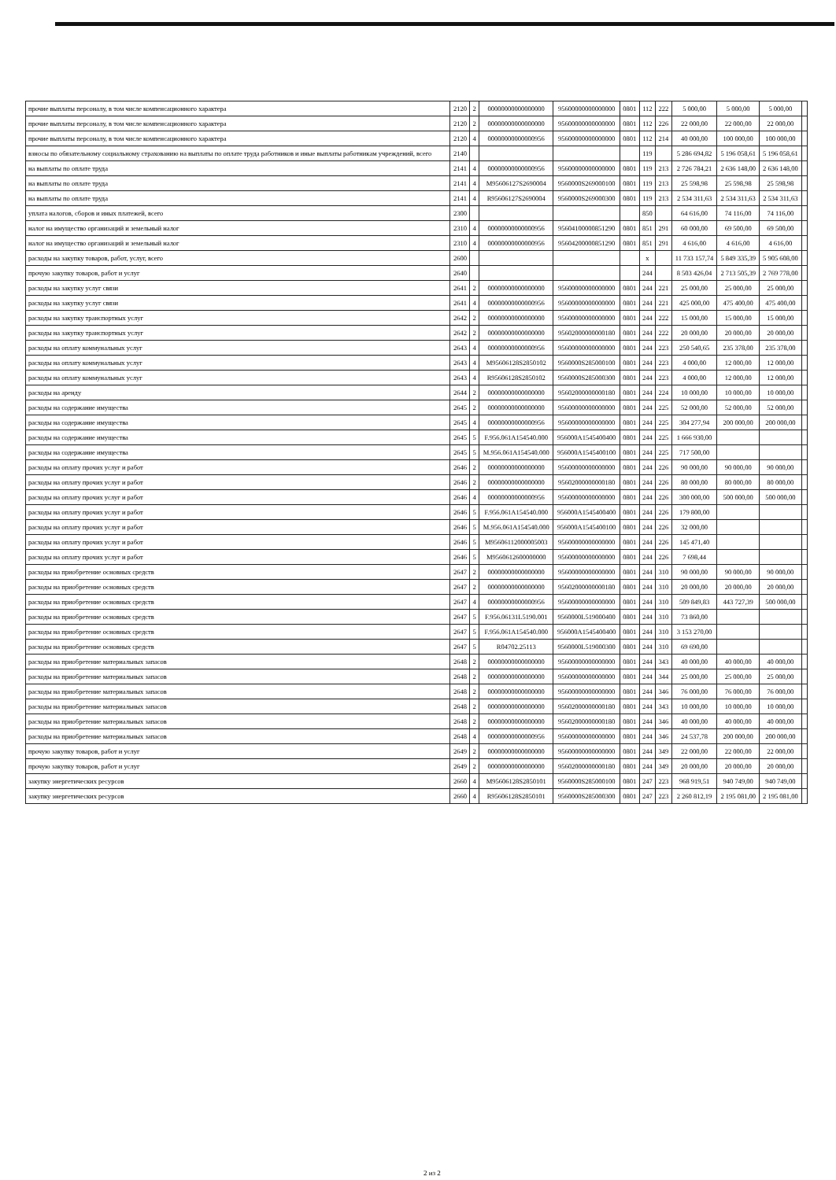| прочие выплаты персоналу, в том числе компенсационного характера | 2120 | 2 | 00000000000000000 | 95600000000000000 | 0801 | 112 | 222 | 5 000,00 | 5 000,00 | 5 000,00 | |
| прочие выплаты персоналу, в том числе компенсационного характера | 2120 | 2 | 00000000000000000 | 95600000000000000 | 0801 | 112 | 226 | 22 000,00 | 22 000,00 | 22 000,00 | |
| прочие выплаты персоналу, в том числе компенсационного характера | 2120 | 4 | 00000000000000956 | 95600000000000000 | 0801 | 112 | 214 | 40 000,00 | 100 000,00 | 100 000,00 | |
| взносы по обязательному социальному страхованию на выплаты по оплате труда работников и иные выплаты работникам учреждений, всего | 2140 | | | | | 119 | | 5 286 694,82 | 5 196 058,61 | 5 196 058,61 | |
| на выплаты по оплате труда | 2141 | 4 | 00000000000000956 | 95600000000000000 | 0801 | 119 | 213 | 2 726 784,21 | 2 636 148,00 | 2 636 148,00 | |
| на выплаты по оплате труда | 2141 | 4 | M95606127S2690004 | 9560000S269000100 | 0801 | 119 | 213 | 25 598,98 | 25 598,98 | 25 598,98 | |
| на выплаты по оплате труда | 2141 | 4 | R95606127S2690004 | 9560000S269000300 | 0801 | 119 | 213 | 2 534 311,63 | 2 534 311,63 | 2 534 311,63 | |
| уплата налогов, сборов и иных платежей, всего | 2300 | | | | | 850 | | 64 616,00 | 74 116,00 | 74 116,00 | |
| налог на имущество организаций и земельный налог | 2310 | 4 | 00000000000000956 | 95604100000851290 | 0801 | 851 | 291 | 60 000,00 | 69 500,00 | 69 500,00 | |
| налог на имущество организаций и земельный налог | 2310 | 4 | 00000000000000956 | 95604200000851290 | 0801 | 851 | 291 | 4 616,00 | 4 616,00 | 4 616,00 | |
| расходы на закупку товаров, работ, услуг, всего | 2600 | | | | | x | | 11 733 157,74 | 5 849 335,39 | 5 905 608,00 | |
| прочую закупку товаров, работ и услуг | 2640 | | | | | 244 | | 8 503 426,04 | 2 713 505,39 | 2 769 778,00 | |
| расходы на закупку услуг связи | 2641 | 2 | 00000000000000000 | 95600000000000000 | 0801 | 244 | 221 | 25 000,00 | 25 000,00 | 25 000,00 | |
| расходы на закупку услуг связи | 2641 | 4 | 00000000000000956 | 95600000000000000 | 0801 | 244 | 221 | 425 000,00 | 475 400,00 | 475 400,00 | |
| расходы на закупку транспортных услуг | 2642 | 2 | 00000000000000000 | 95600000000000000 | 0801 | 244 | 222 | 15 000,00 | 15 000,00 | 15 000,00 | |
| расходы на закупку транспортных услуг | 2642 | 2 | 00000000000000000 | 95602000000000180 | 0801 | 244 | 222 | 20 000,00 | 20 000,00 | 20 000,00 | |
| расходы на оплату коммунальных услуг | 2643 | 4 | 00000000000000956 | 95600000000000000 | 0801 | 244 | 223 | 250 540,65 | 235 378,00 | 235 378,00 | |
| расходы на оплату коммунальных услуг | 2643 | 4 | M95606128S2850102 | 9560000S285000100 | 0801 | 244 | 223 | 4 000,00 | 12 000,00 | 12 000,00 | |
| расходы на оплату коммунальных услуг | 2643 | 4 | R95606128S2850102 | 9560000S285000300 | 0801 | 244 | 223 | 4 000,00 | 12 000,00 | 12 000,00 | |
| расходы на аренду | 2644 | 2 | 00000000000000000 | 95602000000000180 | 0801 | 244 | 224 | 10 000,00 | 10 000,00 | 10 000,00 | |
| расходы на содержание имущества | 2645 | 2 | 00000000000000000 | 95600000000000000 | 0801 | 244 | 225 | 52 000,00 | 52 000,00 | 52 000,00 | |
| расходы на содержание имущества | 2645 | 4 | 00000000000000956 | 95600000000000000 | 0801 | 244 | 225 | 304 277,94 | 200 000,00 | 200 000,00 | |
| расходы на содержание имущества | 2645 | 5 | F.956.061A154540.000 | 956000A1545400400 | 0801 | 244 | 225 | 1 666 930,00 | | | |
| расходы на содержание имущества | 2645 | 5 | M.956.061A154540.000 | 956000A1545400100 | 0801 | 244 | 225 | 717 500,00 | | | |
| расходы на оплату прочих услуг и работ | 2646 | 2 | 00000000000000000 | 95600000000000000 | 0801 | 244 | 226 | 90 000,00 | 90 000,00 | 90 000,00 | |
| расходы на оплату прочих услуг и работ | 2646 | 2 | 00000000000000000 | 95602000000000180 | 0801 | 244 | 226 | 80 000,00 | 80 000,00 | 80 000,00 | |
| расходы на оплату прочих услуг и работ | 2646 | 4 | 00000000000000956 | 95600000000000000 | 0801 | 244 | 226 | 300 000,00 | 500 000,00 | 500 000,00 | |
| расходы на оплату прочих услуг и работ | 2646 | 5 | F.956.061A154540.000 | 956000A1545400400 | 0801 | 244 | 226 | 179 800,00 | | | |
| расходы на оплату прочих услуг и работ | 2646 | 5 | M.956.061A154540.000 | 956000A1545400100 | 0801 | 244 | 226 | 32 000,00 | | | |
| расходы на оплату прочих услуг и работ | 2646 | 5 | M95606112000005003 | 95600000000000000 | 0801 | 244 | 226 | 145 471,40 | | | |
| расходы на оплату прочих услуг и работ | 2646 | 5 | M9560612600000000 | 95600000000000000 | 0801 | 244 | 226 | 7 698,44 | | | |
| расходы на приобретение основных средств | 2647 | 2 | 00000000000000000 | 95600000000000000 | 0801 | 244 | 310 | 90 000,00 | 90 000,00 | 90 000,00 | |
| расходы на приобретение основных средств | 2647 | 2 | 00000000000000000 | 95602000000000180 | 0801 | 244 | 310 | 20 000,00 | 20 000,00 | 20 000,00 | |
| расходы на приобретение основных средств | 2647 | 4 | 00000000000000956 | 95600000000000000 | 0801 | 244 | 310 | 509 849,83 | 443 727,39 | 500 000,00 | |
| расходы на приобретение основных средств | 2647 | 5 | F.956.06131L5190.001 | 9560000L519000400 | 0801 | 244 | 310 | 73 860,00 | | | |
| расходы на приобретение основных средств | 2647 | 5 | F.956.061A154540.000 | 956000A1545400400 | 0801 | 244 | 310 | 3 153 270,00 | | | |
| расходы на приобретение основных средств | 2647 | 5 | R04702.25113 | 9560000L519000300 | 0801 | 244 | 310 | 69 690,00 | | | |
| расходы на приобретение материальных запасов | 2648 | 2 | 00000000000000000 | 95600000000000000 | 0801 | 244 | 343 | 40 000,00 | 40 000,00 | 40 000,00 | |
| расходы на приобретение материальных запасов | 2648 | 2 | 00000000000000000 | 95600000000000000 | 0801 | 244 | 344 | 25 000,00 | 25 000,00 | 25 000,00 | |
| расходы на приобретение материальных запасов | 2648 | 2 | 00000000000000000 | 95600000000000000 | 0801 | 244 | 346 | 76 000,00 | 76 000,00 | 76 000,00 | |
| расходы на приобретение материальных запасов | 2648 | 2 | 00000000000000000 | 95602000000000180 | 0801 | 244 | 343 | 10 000,00 | 10 000,00 | 10 000,00 | |
| расходы на приобретение материальных запасов | 2648 | 2 | 00000000000000000 | 95602000000000180 | 0801 | 244 | 346 | 40 000,00 | 40 000,00 | 40 000,00 | |
| расходы на приобретение материальных запасов | 2648 | 4 | 00000000000000956 | 95600000000000000 | 0801 | 244 | 346 | 24 537,78 | 200 000,00 | 200 000,00 | |
| прочую закупку товаров, работ и услуг | 2649 | 2 | 00000000000000000 | 95600000000000000 | 0801 | 244 | 349 | 22 000,00 | 22 000,00 | 22 000,00 | |
| прочую закупку товаров, работ и услуг | 2649 | 2 | 00000000000000000 | 95602000000000180 | 0801 | 244 | 349 | 20 000,00 | 20 000,00 | 20 000,00 | |
| закупку энергетических ресурсов | 2660 | 4 | M95606128S2850101 | 9560000S285000100 | 0801 | 247 | 223 | 968 919,51 | 940 749,00 | 940 749,00 | |
| закупку энергетических ресурсов | 2660 | 4 | R95606128S2850101 | 9560000S285000300 | 0801 | 247 | 223 | 2 260 812,19 | 2 195 081,00 | 2 195 081,00 | |
2 из 2